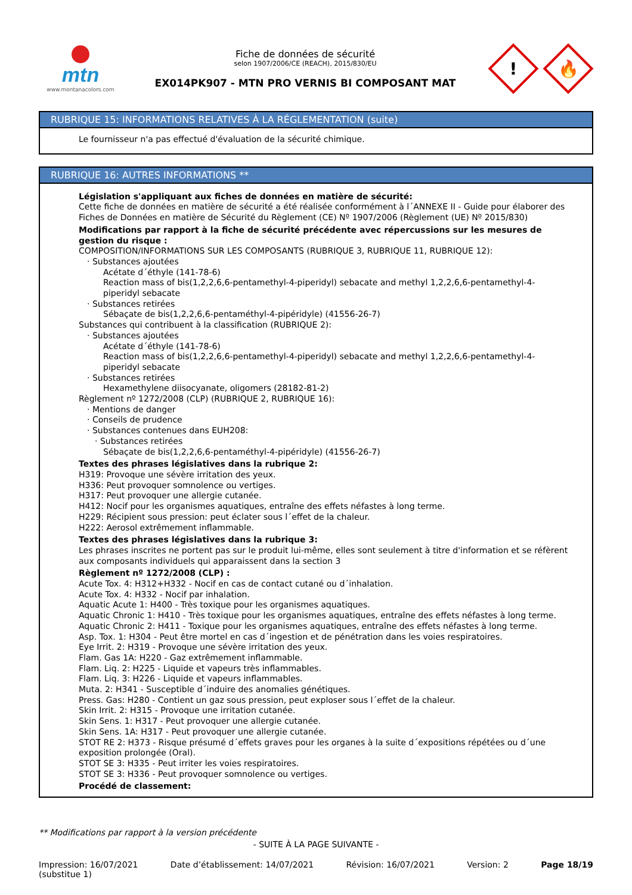mtn
www.montanacolors.com
Fiche de données de sécurité
selon 1907/2006/CE (REACH), 2015/830/EU
EX014PK907 - MTN PRO VERNIS BI COMPOSANT MAT
!
🔥
RUBRIQUE 15: INFORMATIONS RELATIVES À LA RÉGLEMENTATION (suite)
Le fournisseur n'a pas effectué d'évaluation de la sécurité chimique.
RUBRIQUE 16: AUTRES INFORMATIONS **
Législation s'appliquant aux fiches de données en matière de sécurité:
Cette fiche de données en matière de sécurité a été réalisée conformément à l´ANNEXE II - Guide pour élaborer des Fiches de Données en matière de Sécurité du Règlement (CE) Nº 1907/2006 (Règlement (UE) Nº 2015/830)
Modifications par rapport à la fiche de sécurité précédente avec répercussions sur les mesures de gestion du risque :
COMPOSITION/INFORMATIONS SUR LES COMPOSANTS (RUBRIQUE 3, RUBRIQUE 11, RUBRIQUE 12):
· Substances ajoutées
Acétate d´éthyle (141-78-6)
Reaction mass of bis(1,2,2,6,6-pentamethyl-4-piperidyl) sebacate and methyl 1,2,2,6,6-pentamethyl-4-piperidyl sebacate
· Substances retirées
Sébaçate de bis(1,2,2,6,6-pentaméthyl-4-pipéridyle) (41556-26-7)
Substances qui contribuent à la classification (RUBRIQUE 2):
· Substances ajoutées
Acétate d´éthyle (141-78-6)
Reaction mass of bis(1,2,2,6,6-pentamethyl-4-piperidyl) sebacate and methyl 1,2,2,6,6-pentamethyl-4-piperidyl sebacate
· Substances retirées
Hexamethylene diisocyanate, oligomers (28182-81-2)
Règlement nº 1272/2008 (CLP) (RUBRIQUE 2, RUBRIQUE 16):
· Mentions de danger
· Conseils de prudence
· Substances contenues dans EUH208:
· Substances retirées
Sébaçate de bis(1,2,2,6,6-pentaméthyl-4-pipéridyle) (41556-26-7)
Textes des phrases législatives dans la rubrique 2:
H319: Provoque une sévère irritation des yeux.
H336: Peut provoquer somnolence ou vertiges.
H317: Peut provoquer une allergie cutanée.
H412: Nocif pour les organismes aquatiques, entraîne des effets néfastes à long terme.
H229: Récipient sous pression: peut éclater sous l´effet de la chaleur.
H222: Aerosol extrêmement inflammable.
Textes des phrases législatives dans la rubrique 3:
Les phrases inscrites ne portent pas sur le produit lui-même, elles sont seulement à titre d'information et se réfèrent aux composants individuels qui apparaissent dans la section 3
Règlement nº 1272/2008 (CLP) :
Acute Tox. 4: H312+H332 - Nocif en cas de contact cutané ou d´inhalation.
Acute Tox. 4: H332 - Nocif par inhalation.
Aquatic Acute 1: H400 - Très toxique pour les organismes aquatiques.
Aquatic Chronic 1: H410 - Très toxique pour les organismes aquatiques, entraîne des effets néfastes à long terme.
Aquatic Chronic 2: H411 - Toxique pour les organismes aquatiques, entraîne des effets néfastes à long terme.
Asp. Tox. 1: H304 - Peut être mortel en cas d´ingestion et de pénétration dans les voies respiratoires.
Eye Irrit. 2: H319 - Provoque une sévère irritation des yeux.
Flam. Gas 1A: H220 - Gaz extrêmement inflammable.
Flam. Liq. 2: H225 - Liquide et vapeurs très inflammables.
Flam. Liq. 3: H226 - Liquide et vapeurs inflammables.
Muta. 2: H341 - Susceptible d´induire des anomalies génétiques.
Press. Gas: H280 - Contient un gaz sous pression, peut exploser sous l´effet de la chaleur.
Skin Irrit. 2: H315 - Provoque une irritation cutanée.
Skin Sens. 1: H317 - Peut provoquer une allergie cutanée.
Skin Sens. 1A: H317 - Peut provoquer une allergie cutanée.
STOT RE 2: H373 - Risque présumé d´effets graves pour les organes à la suite d´expositions répétées ou d´une exposition prolongée (Oral).
STOT SE 3: H335 - Peut irriter les voies respiratoires.
STOT SE 3: H336 - Peut provoquer somnolence ou vertiges.
Procédé de classement:
** Modifications par rapport à la version précédente
- SUITE À LA PAGE SUIVANTE -
Impression: 16/07/2021
(substitue 1) Date d’établissement: 14/07/2021 Révision: 16/07/2021 Version: 2 Page 18/19